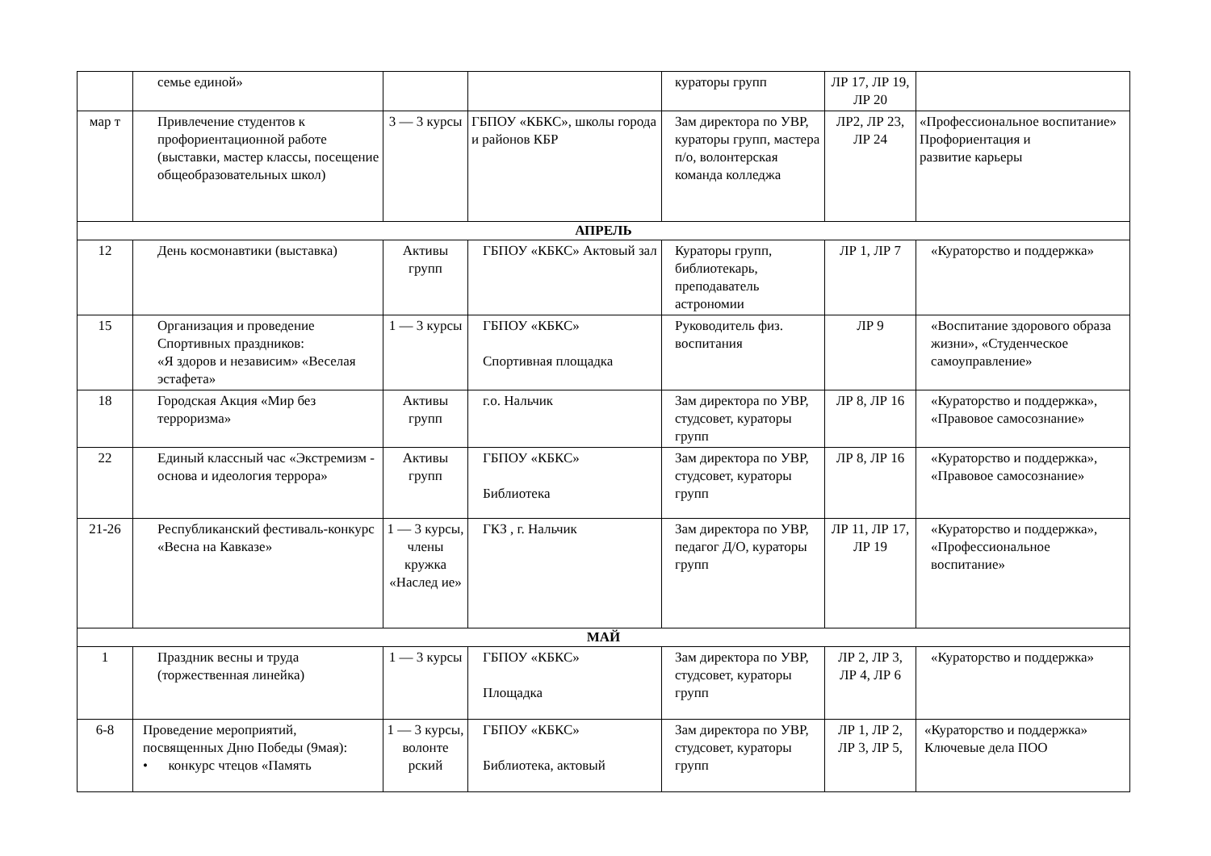| | семье единой» | | | кураторы групп | ЛР 17, ЛР 19, ЛР 20 | |
| мар т | Привлечение студентов к профориентационной работе (выставки, мастер классы, посещение общеобразовательных школ) | 3 — 3 курсы | ГБПОУ «КБКС», школы города и районов КБР | Зам директора по УВР, кураторы групп, мастера п/о, волонтерская команда колледжа | ЛР2, ЛР 23, ЛР 24 | «Профессиональное воспитание» Профориентация и развитие карьеры |
| АПРЕЛЬ | | | | | | |
| 12 | День космонавтики (выставка) | Активы групп | ГБПОУ «КБКС» Актовый зал | Кураторы групп, библиотекарь, преподаватель астрономии | ЛР 1, ЛР 7 | «Кураторство и поддержка» |
| 15 | Организация и проведение Спортивных праздников: «Я здоров и независим» «Веселая эстафета» | 1 — 3 курсы | ГБПОУ «КБКС» Спортивная площадка | Руководитель физ. воспитания | ЛР 9 | «Воспитание здорового образа жизни», «Студенческое самоуправление» |
| 18 | Городская Акция «Мир без терроризма» | Активы групп | г.о. Нальчик | Зам директора по УВР, студсовет, кураторы групп | ЛР 8, ЛР 16 | «Кураторство и поддержка», «Правовое самосознание» |
| 22 | Единый классный час «Экстремизм - основа и идеология террора» | Активы групп | ГБПОУ «КБКС» Библиотека | Зам директора по УВР, студсовет, кураторы групп | ЛР 8, ЛР 16 | «Кураторство и поддержка», «Правовое самосознание» |
| 21-26 | Республиканский фестиваль-конкурс «Весна на Кавказе» | 1 — 3 курсы, члены кружка «Наслед ие» | ГКЗ , г. Нальчик | Зам директора по УВР, педагог Д/О, кураторы групп | ЛР 11, ЛР 17, ЛР 19 | «Кураторство и поддержка», «Профессиональное воспитание» |
| МАЙ | | | | | | |
| 1 | Праздник весны и труда (торжественная линейка) | 1 — 3 курсы | ГБПОУ «КБКС» Площадка | Зам директора по УВР, студсовет, кураторы групп | ЛР 2, ЛР 3, ЛР 4, ЛР 6 | «Кураторство и поддержка» |
| 6-8 | Проведение мероприятий, посвященных Дню Победы (9мая): • конкурс чтецов «Память | 1 — 3 курсы, волонте рский | ГБПОУ «КБКС» Библиотека, актовый | Зам директора по УВР, студсовет, кураторы групп | ЛР 1, ЛР 2, ЛР 3, ЛР 5, | «Кураторство и поддержка» Ключевые дела ПОО |